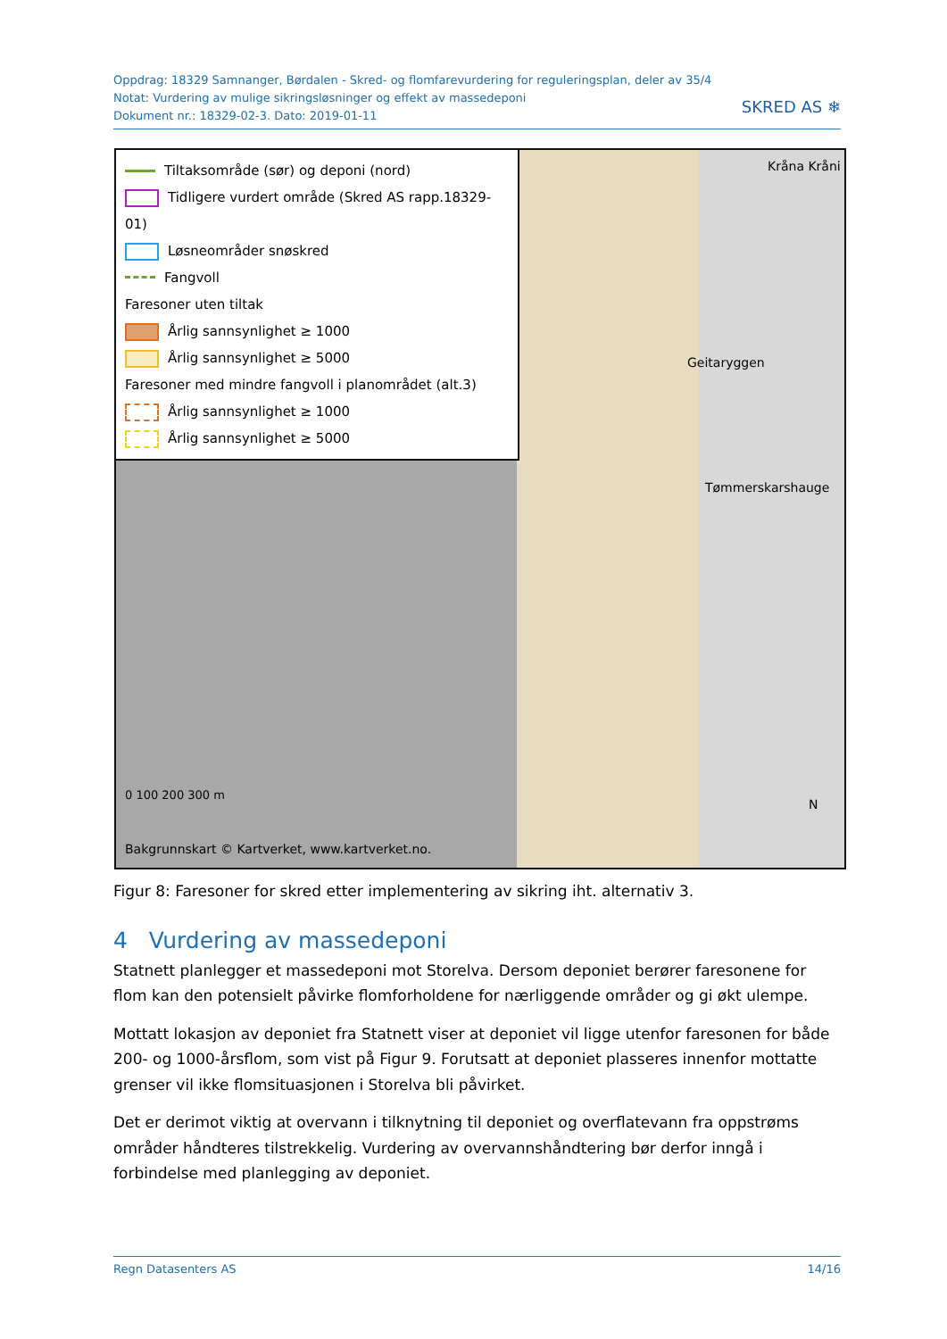Oppdrag: 18329 Samnanger, Børdalen - Skred- og flomfarevurdering for reguleringsplan, deler av 35/4
Notat: Vurdering av mulige sikringsløsninger og effekt av massedeponi
Dokument nr.: 18329-02-3. Dato: 2019-01-11
SKRED AS ❄
Tiltaksområde (sør) og deponi (nord)
Tidligere vurdert område (Skred AS rapp.18329-01)
Løsneområder snøskred
Fangvoll
Faresoner uten tiltak
Årlig sannsynlighet ≥ 1000
Årlig sannsynlighet ≥ 5000
Faresoner med mindre fangvoll i planområdet (alt.3)
Årlig sannsynlighet ≥ 1000
Årlig sannsynlighet ≥ 5000
0 100 200 300 m
Bakgrunnskart © Kartverket, www.kartverket.no.
Geitaryggen
Tømmerskarshauge
Kråna Kråni
N
Figur 8: Faresoner for skred etter implementering av sikring iht. alternativ 3.
4 Vurdering av massedeponi
Statnett planlegger et massedeponi mot Storelva. Dersom deponiet berører faresonene for flom kan den potensielt påvirke flomforholdene for nærliggende områder og gi økt ulempe.
Mottatt lokasjon av deponiet fra Statnett viser at deponiet vil ligge utenfor faresonen for både 200- og 1000-årsflom, som vist på Figur 9. Forutsatt at deponiet plasseres innenfor mottatte grenser vil ikke flomsituasjonen i Storelva bli påvirket.
Det er derimot viktig at overvann i tilknytning til deponiet og overflatevann fra oppstrøms områder håndteres tilstrekkelig. Vurdering av overvannshåndtering bør derfor inngå i forbindelse med planlegging av deponiet.
Regn Datasenters AS 14/16